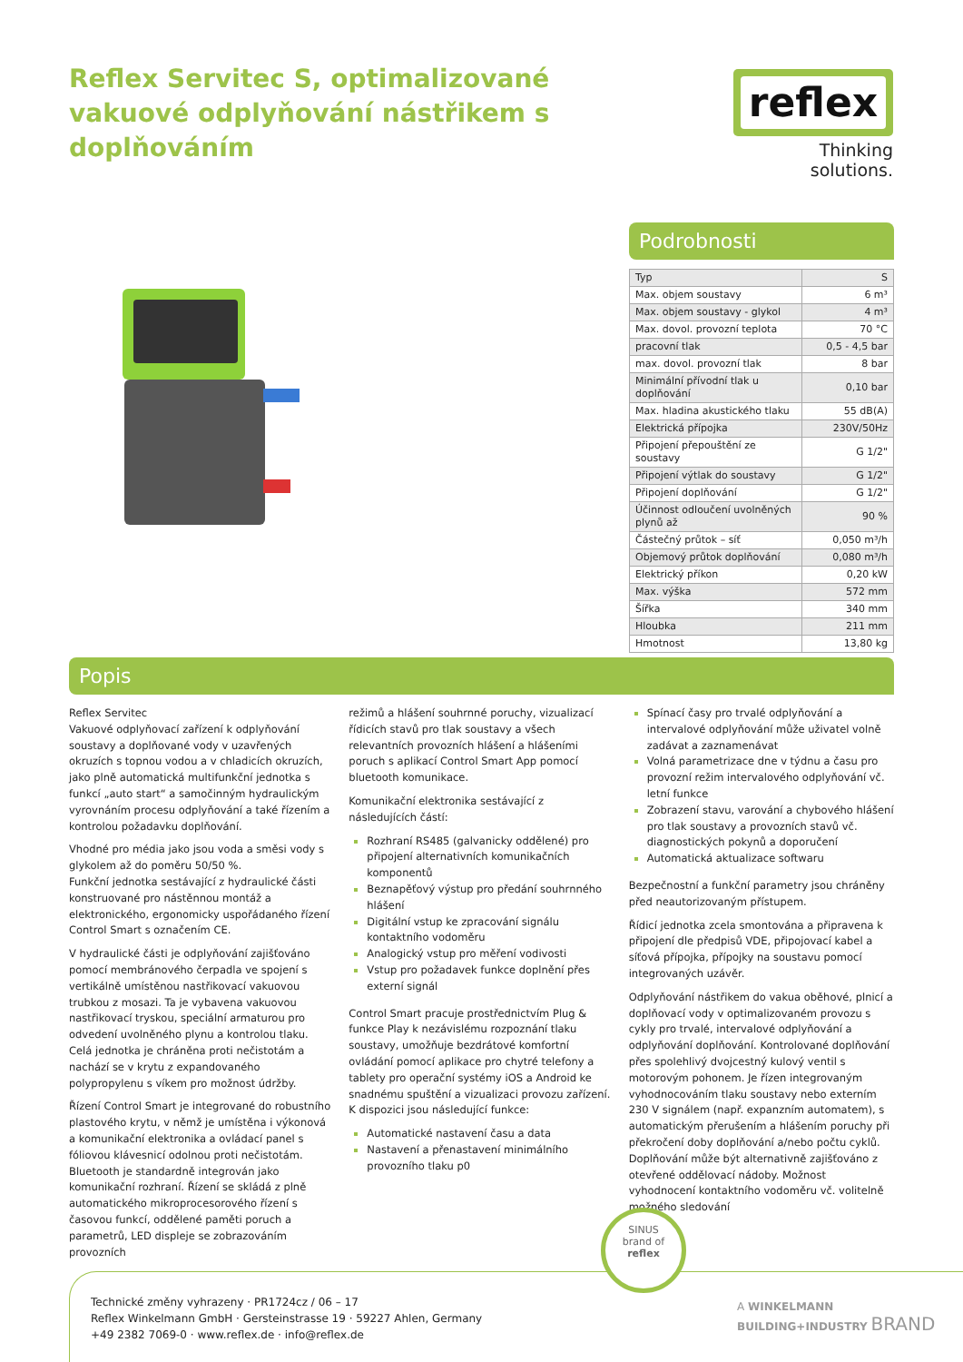Reflex Servitec S, optimalizované vakuové odplyňování nástřikem s doplňováním
reflex
Thinking solutions.
Podrobnosti
| Typ | S |
| Max. objem soustavy | 6 m³ |
| Max. objem soustavy - glykol | 4 m³ |
| Max. dovol. provozní teplota | 70 °C |
| pracovní tlak | 0,5 - 4,5 bar |
| max. dovol. provozní tlak | 8 bar |
| Minimální přívodní tlak u doplňování | 0,10 bar |
| Max. hladina akustického tlaku | 55 dB(A) |
| Elektrická přípojka | 230V/50Hz |
| Připojení přepouštění ze soustavy | G 1/2" |
| Připojení výtlak do soustavy | G 1/2" |
| Připojení doplňování | G 1/2" |
| Účinnost odloučení uvolněných plynů až | 90 % |
| Částečný průtok – síť | 0,050 m³/h |
| Objemový průtok doplňování | 0,080 m³/h |
| Elektrický příkon | 0,20 kW |
| Max. výška | 572 mm |
| Šířka | 340 mm |
| Hloubka | 211 mm |
| Hmotnost | 13,80 kg |
Popis
Reflex Servitec
Vakuové odplyňovací zařízení k odplyňování soustavy a doplňované vody v uzavřených okruzích s topnou vodou a v chladicích okruzích, jako plně automatická multifunkční jednotka s funkcí „auto start“ a samočinným hydraulickým vyrovnáním procesu odplyňování a také řízením a kontrolou požadavku doplňování.
Vhodné pro média jako jsou voda a směsi vody s glykolem až do poměru 50/50 %.
Funkční jednotka sestávající z hydraulické části konstruované pro nástěnnou montáž a elektronického, ergonomicky uspořádaného řízení Control Smart s označením CE.
V hydraulické části je odplyňování zajišťováno pomocí membránového čerpadla ve spojení s vertikálně umístěnou nastřikovací vakuovou trubkou z mosazi. Ta je vybavena vakuovou nastřikovací tryskou, speciální armaturou pro odvedení uvolněného plynu a kontrolou tlaku. Celá jednotka je chráněna proti nečistotám a nachází se v krytu z expandovaného polypropylenu s víkem pro možnost údržby.
Řízení Control Smart je integrované do robustního plastového krytu, v němž je umístěna i výkonová a komunikační elektronika a ovládací panel s fóliovou klávesnicí odolnou proti nečistotám. Bluetooth je standardně integrován jako komunikační rozhraní. Řízení se skládá z plně automatického mikroprocesorového řízení s časovou funkcí, oddělené paměti poruch a parametrů, LED displeje se zobrazováním provozních
režimů a hlášení souhrnné poruchy, vizualizací řídicích stavů pro tlak soustavy a všech relevantních provozních hlášení a hlášeními poruch s aplikací Control Smart App pomocí bluetooth komunikace.
Komunikační elektronika sestávající z následujících částí:
Rozhraní RS485 (galvanicky oddělené) pro připojení alternativních komunikačních komponentů
Beznapěťový výstup pro předání souhrnného hlášení
Digitální vstup ke zpracování signálu kontaktního vodoměru
Analogický vstup pro měření vodivosti
Vstup pro požadavek funkce doplnění přes externí signál
Control Smart pracuje prostřednictvím Plug & funkce Play k nezávislému rozpoznání tlaku soustavy, umožňuje bezdrátové komfortní ovládání pomocí aplikace pro chytré telefony a tablety pro operační systémy iOS a Android ke snadnému spuštění a vizualizaci provozu zařízení. K dispozici jsou následující funkce:
Automatické nastavení času a data
Nastavení a přenastavení minimálního provozního tlaku p0
Spínací časy pro trvalé odplyňování a intervalové odplyňování může uživatel volně zadávat a zaznamenávat
Volná parametrizace dne v týdnu a času pro provozní režim intervalového odplyňování vč. letní funkce
Zobrazení stavu, varování a chybového hlášení pro tlak soustavy a provozních stavů vč. diagnostických pokynů a doporučení
Automatická aktualizace softwaru
Bezpečnostní a funkční parametry jsou chráněny před neautorizovaným přístupem.
Řídicí jednotka zcela smontována a připravena k připojení dle předpisů VDE, připojovací kabel a síťová přípojka, přípojky na soustavu pomocí integrovaných uzávěr.
Odplyňování nástřikem do vakua oběhové, plnicí a doplňovací vody v optimalizovaném provozu s cykly pro trvalé, intervalové odplyňování a odplyňování doplňování. Kontrolované doplňování přes spolehlivý dvojcestný kulový ventil s motorovým pohonem. Je řízen integrovaným vyhodnocováním tlaku soustavy nebo externím 230 V signálem (např. expanzním automatem), s automatickým přerušením a hlášením poruchy při překročení doby doplňování a/nebo počtu cyklů. Doplňování může být alternativně zajišťováno z otevřené oddělovací nádoby. Možnost vyhodnocení kontaktního vodoměru vč. volitelně možného sledování
SINUS
brand of
reflex
Technické změny vyhrazeny · PR1724cz / 06 – 17
Reflex Winkelmann GmbH · Gersteinstrasse 19 · 59227 Ahlen, Germany
+49 2382 7069-0 · www.reflex.de · info@reflex.de
A WINKELMANN BUILDING+INDUSTRY BRAND